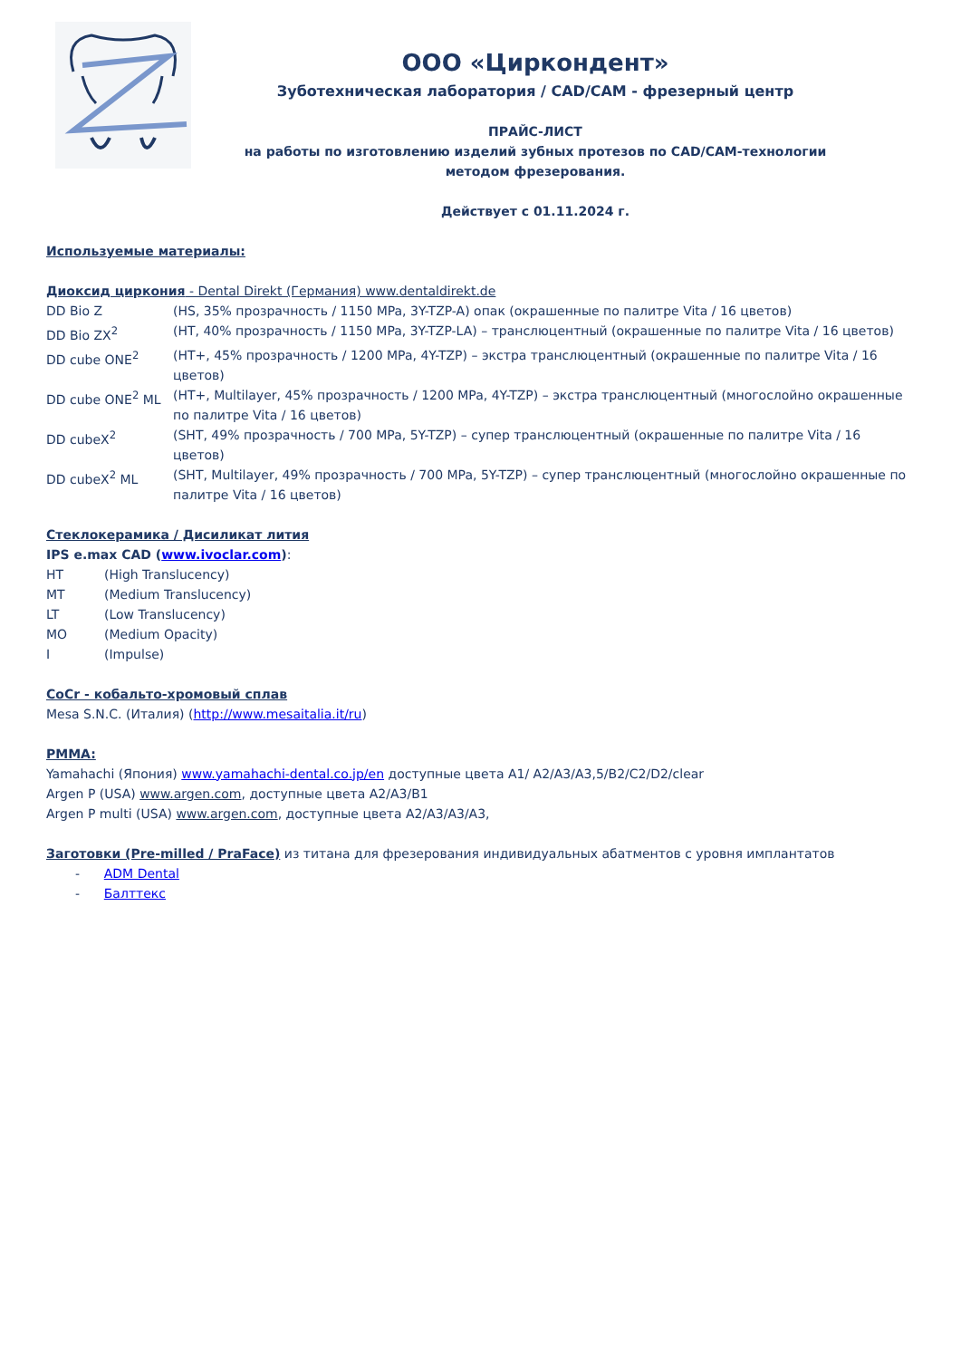ООО «Циркондент»
Зуботехническая лаборатория / CAD/CAM - фрезерный центр
ПРАЙС-ЛИСТ
на работы по изготовлению изделий зубных протезов по CAD/CAM-технологии
методом фрезерования.
Действует с 01.11.2024 г.
Используемые материалы:
Диоксид циркония - Dental Direkt (Германия) www.dentaldirekt.de
DD Bio Z (HS, 35% прозрачность / 1150 MPa, 3Y-TZP-A) опак (окрашенные по палитре Vita / 16 цветов)
DD Bio ZX<sup>2</sup> (HT, 40% прозрачность / 1150 MPa, 3Y-TZP-LA) – транслюцентный (окрашенные по палитре Vita / 16 цветов)
DD cube ONE<sup>2</sup> (HT+, 45% прозрачность / 1200 MPa, 4Y-TZP) – экстра транслюцентный (окрашенные по палитре Vita / 16 цветов)
DD cube ONE<sup>2</sup> ML (HT+, Multilayer, 45% прозрачность / 1200 MPa, 4Y-TZP) – экстра транслюцентный (многослойно окрашенные по палитре Vita / 16 цветов)
DD cubeX<sup>2</sup> (SHT, 49% прозрачность / 700 MPa, 5Y-TZP) – супер транслюцентный (окрашенные по палитре Vita / 16 цветов)
DD cubeX<sup>2</sup> ML (SHT, Multilayer, 49% прозрачность / 700 MPa, 5Y-TZP) – супер транслюцентный (многослойно окрашенные по палитре Vita / 16 цветов)
Стеклокерамика / Дисиликат лития
IPS e.max CAD (www.ivoclar.com):
HT (High Translucency)
MT (Medium Translucency)
LT (Low Translucency)
MO (Medium Opacity)
I (Impulse)
CoCr - кобальто-хромовый сплав
Mesa S.N.C. (Италия) (http://www.mesaitalia.it/ru)
PMMA:
Yamahachi (Япония) www.yamahachi-dental.co.jp/en доступные цвета A1/ A2/A3/A3,5/B2/C2/D2/clear
Argen P (USA) www.argen.com, доступные цвета A2/A3/B1
Argen P multi (USA) www.argen.com, доступные цвета A2/A3/A3/A3,
Заготовки (Pre-milled / PraFace) из титана для фрезерования индивидуальных абатментов с уровня имплантатов
- ADM Dental
- Балттекс